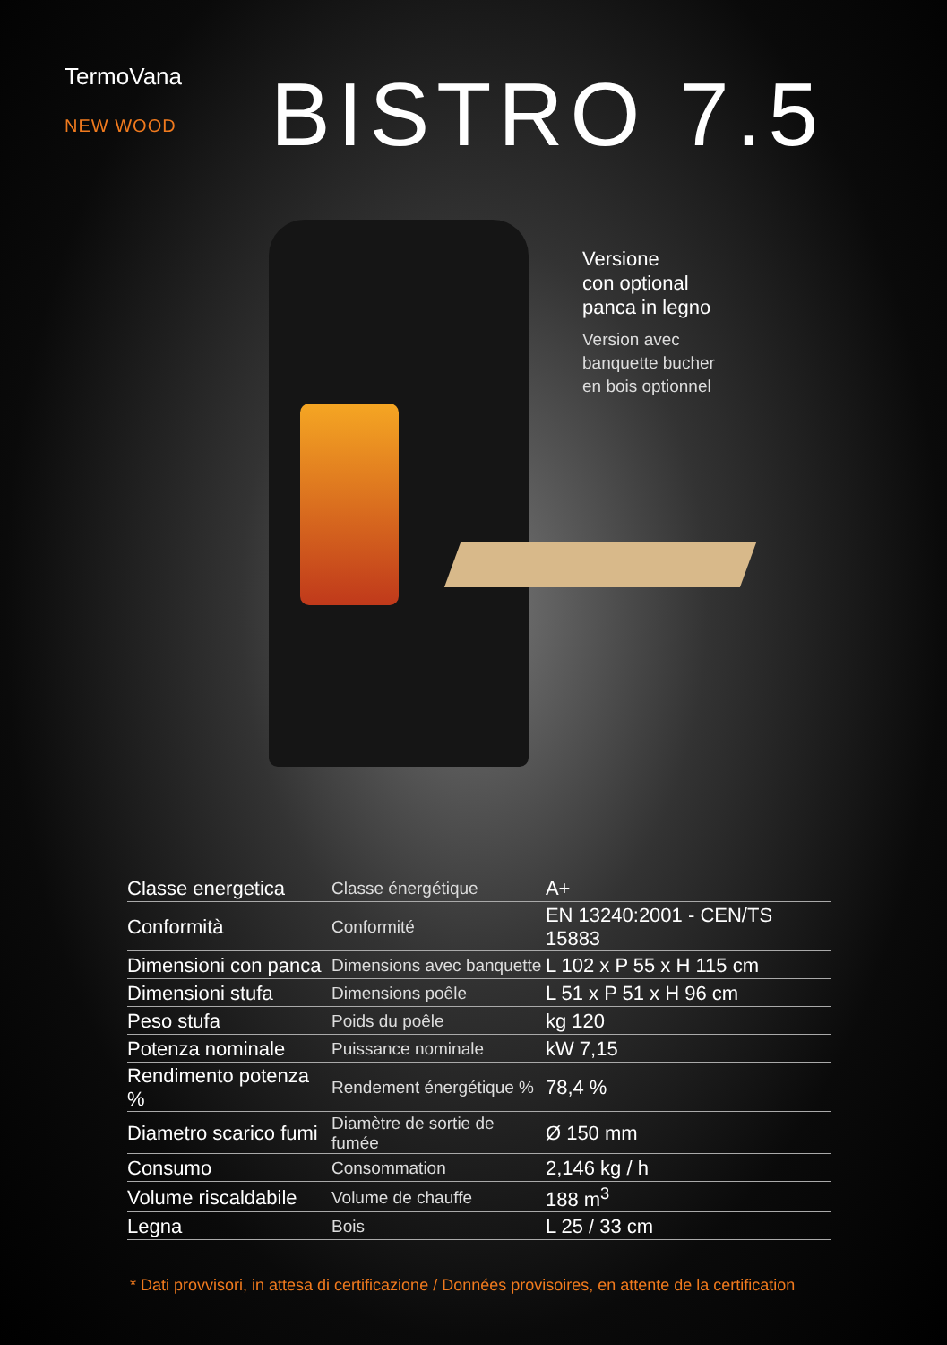TermoVana
NEW WOOD
BISTRO 7.5
Versione
con optional
panca in legno
Version avec
banquette bucher
en bois optionnel
| Classe energetica | Classe énergétique | A+ |
| Conformità | Conformité | EN 13240:2001 - CEN/TS 15883 |
| Dimensioni con panca | Dimensions avec banquette | L 102 x P 55 x H 115 cm |
| Dimensioni stufa | Dimensions poêle | L 51 x P 51 x H 96 cm |
| Peso stufa | Poids du poêle | kg 120 |
| Potenza nominale | Puissance nominale | kW 7,15 |
| Rendimento potenza % | Rendement énergétique % | 78,4 % |
| Diametro scarico fumi | Diamètre de sortie de fumée | Ø 150 mm |
| Consumo | Consommation | 2,146 kg / h |
| Volume riscaldabile | Volume de chauffe | 188 m<sup>3</sup> |
| Legna | Bois | L 25 / 33 cm |
* Dati provvisori, in attesa di certificazione / Données provisoires, en attente de la certification